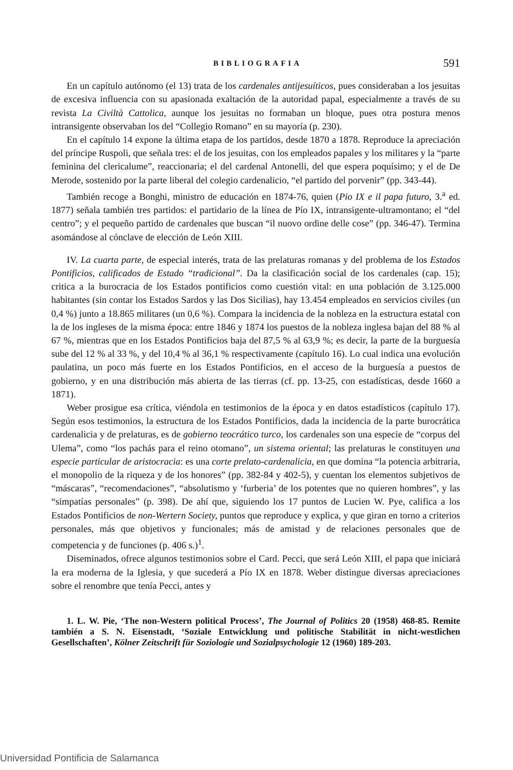BIBLIOGRAFIA 591
En un capítulo autónomo (el 13) trata de los cardenales antijesuíticos, pues consideraban a los jesuitas de excesiva influencia con su apasionada exaltación de la autoridad papal, especialmente a través de su revista La Civiltà Cattolica, aunque los jesuitas no formaban un bloque, pues otra postura menos intransigente observaban los del “Collegio Romano” en su mayoría (p. 230).
En el capítulo 14 expone la última etapa de los partidos, desde 1870 a 1878. Reproduce la apreciación del príncipe Ruspoli, que señala tres: el de los jesuitas, con los empleados papales y los militares y la “parte feminina del clericalume”, reaccionaria; el del cardenal Antonelli, del que espera poquísimo; y el de De Merode, sostenido por la parte liberal del colegio cardenalicio, “el partido del porvenir” (pp. 343-44).
También recoge a Bonghi, ministro de educación en 1874-76, quien (Pio IX e il papa futuro, 3.<sup>a</sup> ed. 1877) señala también tres partidos: el partidario de la línea de Pío IX, intransigente-ultramontano; el “del centro”; y el pequeño partido de cardenales que buscan “il nuovo ordine delle cose” (pp. 346-47). Termina asomándose al cónclave de elección de León XIII.
IV. La cuarta parte, de especial interés, trata de las prelaturas romanas y del problema de los Estados Pontificios, calificados de Estado “tradicional”. Da la clasificación social de los cardenales (cap. 15); critica a la burocracia de los Estados pontificios como cuestión vital: en una población de 3.125.000 habitantes (sin contar los Estados Sardos y las Dos Sicilias), hay 13.454 empleados en servicios civiles (un 0,4 %) junto a 18.865 militares (un 0,6 %). Compara la incidencia de la nobleza en la estructura estatal con la de los ingleses de la misma época: entre 1846 y 1874 los puestos de la nobleza inglesa bajan del 88 % al 67 %, mientras que en los Estados Pontificios baja del 87,5 % al 63,9 %; es decir, la parte de la burguesía sube del 12 % al 33 %, y del 10,4 % al 36,1 % respectivamente (capítulo 16). Lo cual indica una evolución paulatina, un poco más fuerte en los Estados Pontificios, en el acceso de la burguesía a puestos de gobierno, y en una distribución más abierta de las tierras (cf. pp. 13-25, con estadísticas, desde 1660 a 1871).
Weber prosigue esa crítica, viéndola en testimonios de la época y en datos estadísticos (capítulo 17). Según esos testimonios, la estructura de los Estados Pontificios, dada la incidencia de la parte burocrática cardenalicia y de prelaturas, es de gobierno teocrático turco, los cardenales son una especie de “corpus del Ulema”, como “los pachás para el reino otomano”, un sistema oriental; las prelaturas le constituyen una especie particular de aristocracia: es una corte prelato-cardenalicia, en que domina “la potencia arbitraria, el monopolio de la riqueza y de los honores” (pp. 382-84 y 402-5), y cuentan los elementos subjetivos de “máscaras”, “recomendaciones”, “absolutismo y ‘furberia’ de los potentes que no quieren hombres”, y las “simpatías personales” (p. 398). De ahí que, siguiendo los 17 puntos de Lucien W. Pye, califica a los Estados Pontificios de non-Wertern Society, puntos que reproduce y explica, y que giran en torno a criterios personales, más que objetivos y funcionales; más de amistad y de relaciones personales que de competencia y de funciones (p. 406 s.)<sup>1</sup>.
Diseminados, ofrece algunos testimonios sobre el Card. Pecci, que será León XIII, el papa que iniciará la era moderna de la Iglesia, y que sucederá a Pío IX en 1878. Weber distingue diversas apreciaciones sobre el renombre que tenía Pecci, antes y
1. L. W. Pie, ‘The non-Western political Process’, The Journal of Politics 20 (1958) 468-85. Remite también a S. N. Eisenstadt, ‘Soziale Entwicklung und politische Stabilität in nicht-westlichen Gesellschaften’, Kölner Zeitschrift für Soziologie und Sozialpsychologie 12 (1960) 189-203.
Universidad Pontificia de Salamanca